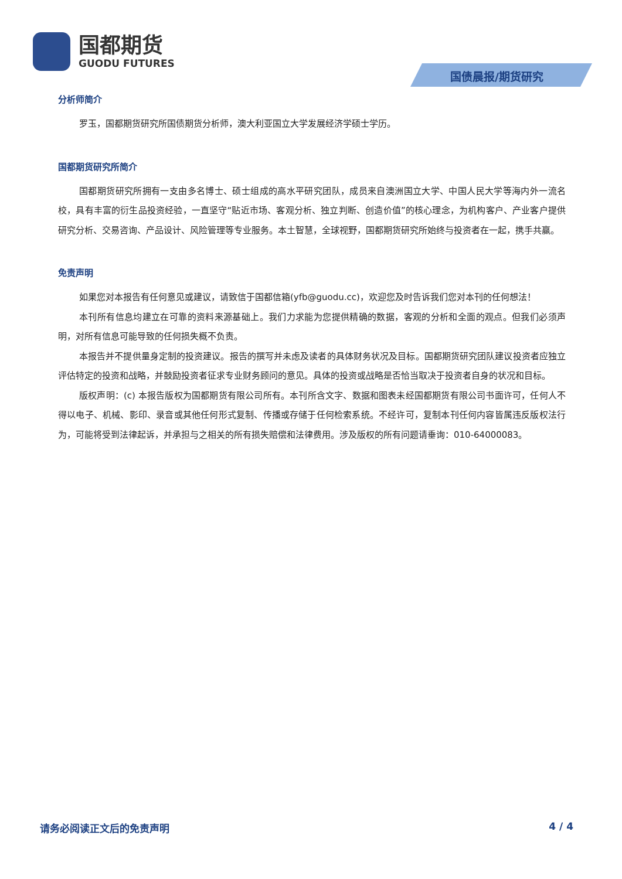国都期货
GUODU FUTURES
国债晨报/期货研究
分析师简介
罗玉，国都期货研究所国债期货分析师，澳大利亚国立大学发展经济学硕士学历。
国都期货研究所简介
国都期货研究所拥有一支由多名博士、硕士组成的高水平研究团队，成员来自澳洲国立大学、中国人民大学等海内外一流名校，具有丰富的衍生品投资经验，一直坚守“贴近市场、客观分析、独立判断、创造价值”的核心理念，为机构客户、产业客户提供研究分析、交易咨询、产品设计、风险管理等专业服务。本土智慧，全球视野，国都期货研究所始终与投资者在一起，携手共赢。
免责声明
如果您对本报告有任何意见或建议，请致信于国都信箱(yfb@guodu.cc)，欢迎您及时告诉我们您对本刊的任何想法！
本刊所有信息均建立在可靠的资料来源基础上。我们力求能为您提供精确的数据，客观的分析和全面的观点。但我们必须声明，对所有信息可能导致的任何损失概不负责。
本报告并不提供量身定制的投资建议。报告的撰写并未虑及读者的具体财务状况及目标。国都期货研究团队建议投资者应独立评估特定的投资和战略，并鼓励投资者征求专业财务顾问的意见。具体的投资或战略是否恰当取决于投资者自身的状况和目标。
版权声明：(c) 本报告版权为国都期货有限公司所有。本刊所含文字、数据和图表未经国都期货有限公司书面许可，任何人不得以电子、机械、影印、录音或其他任何形式复制、传播或存储于任何检索系统。不经许可，复制本刊任何内容皆属违反版权法行为，可能将受到法律起诉，并承担与之相关的所有损失赔偿和法律费用。涉及版权的所有问题请垂询：010-64000083。
请务必阅读正文后的免责声明 4 / 4